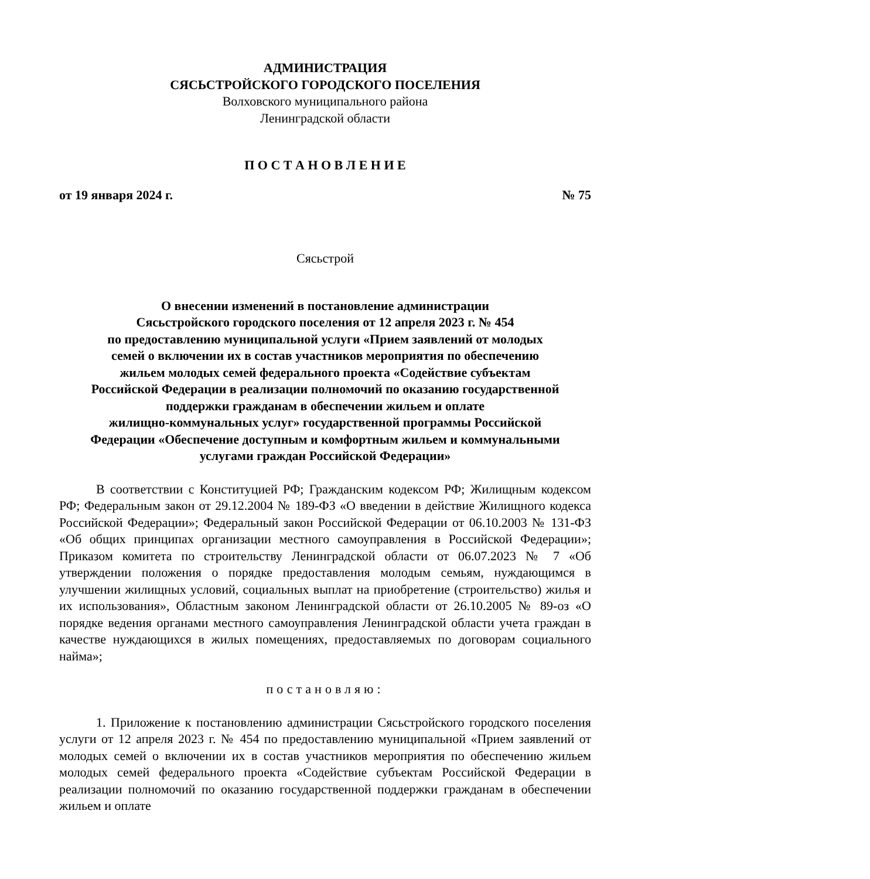АДМИНИСТРАЦИЯ
СЯСЬСТРОЙСКОГО ГОРОДСКОГО ПОСЕЛЕНИЯ
Волховского муниципального района
Ленинградской области
П О С Т А Н О В Л Е Н И Е
от 19 января 2024 г. № 75
Сясьстрой
О внесении изменений в постановление администрации
Сясьстройского городского поселения от 12 апреля 2023 г. № 454
по предоставлению муниципальной услуги «Прием заявлений от молодых
семей о включении их в состав участников мероприятия по обеспечению
жильем молодых семей федерального проекта «Содействие субъектам
Российской Федерации в реализации полномочий по оказанию государственной
поддержки гражданам в обеспечении жильем и оплате
жилищно-коммунальных услуг» государственной программы Российской
Федерации «Обеспечение доступным и комфортным жильем и коммунальными
услугами граждан Российской Федерации»
В соответствии с Конституцией РФ; Гражданским кодексом РФ; Жилищным кодексом РФ; Федеральным закон от 29.12.2004 № 189-ФЗ «О введении в действие Жилищного кодекса Российской Федерации»; Федеральный закон Российской Федерации от 06.10.2003 № 131-ФЗ «Об общих принципах организации местного самоуправления в Российской Федерации»; Приказом комитета по строительству Ленинградской области от 06.07.2023 № 7 «Об утверждении положения о порядке предоставления молодым семьям, нуждающимся в улучшении жилищных условий, социальных выплат на приобретение (строительство) жилья и их использования», Областным законом Ленинградской области от 26.10.2005 № 89-оз «О порядке ведения органами местного самоуправления Ленинградской области учета граждан в качестве нуждающихся в жилых помещениях, предоставляемых по договорам социального найма»;
постановляю:
1. Приложение к постановлению администрации Сясьстройского городского поселения услуги от 12 апреля 2023 г. № 454 по предоставлению муниципальной «Прием заявлений от молодых семей о включении их в состав участников мероприятия по обеспечению жильем молодых семей федерального проекта «Содействие субъектам Российской Федерации в реализации полномочий по оказанию государственной поддержки гражданам в обеспечении жильем и оплате